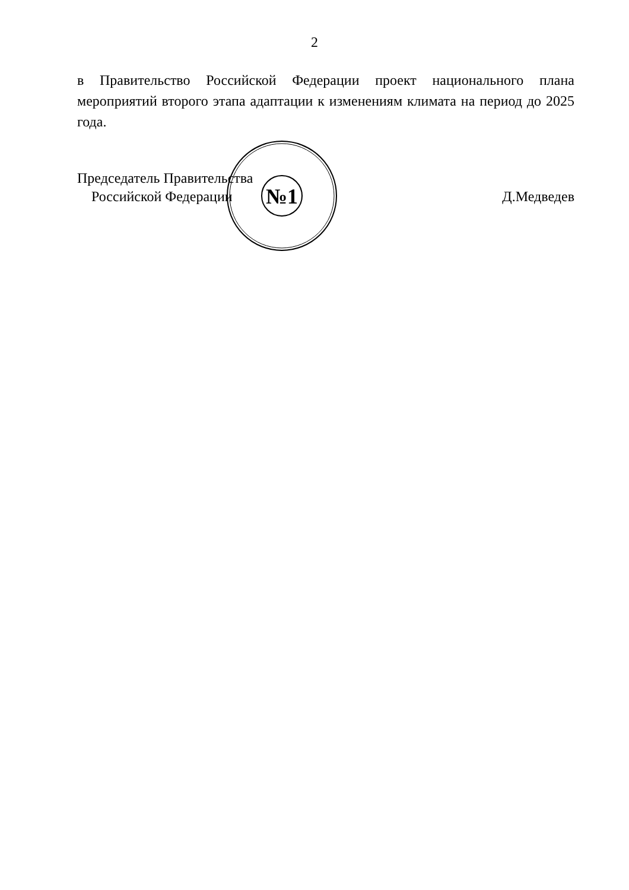2
в Правительство Российской Федерации проект национального плана мероприятий второго этапа адаптации к изменениям климата на период до 2025 года.
Председатель Правительства
Российской Федерации
Д.Медведев
№1